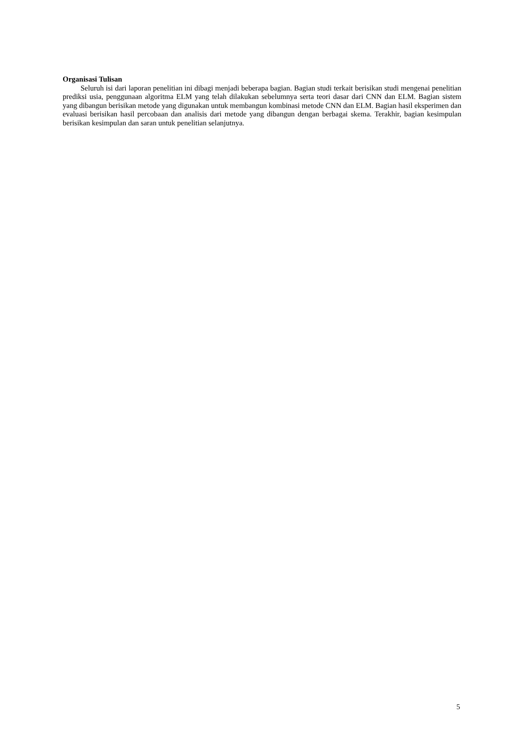Organisasi Tulisan
Seluruh isi dari laporan penelitian ini dibagi menjadi beberapa bagian. Bagian studi terkait berisikan studi mengenai penelitian prediksi usia, penggunaan algoritma ELM yang telah dilakukan sebelumnya serta teori dasar dari CNN dan ELM. Bagian sistem yang dibangun berisikan metode yang digunakan untuk membangun kombinasi metode CNN dan ELM. Bagian hasil eksperimen dan evaluasi berisikan hasil percobaan dan analisis dari metode yang dibangun dengan berbagai skema. Terakhir, bagian kesimpulan berisikan kesimpulan dan saran untuk penelitian selanjutnya.
5